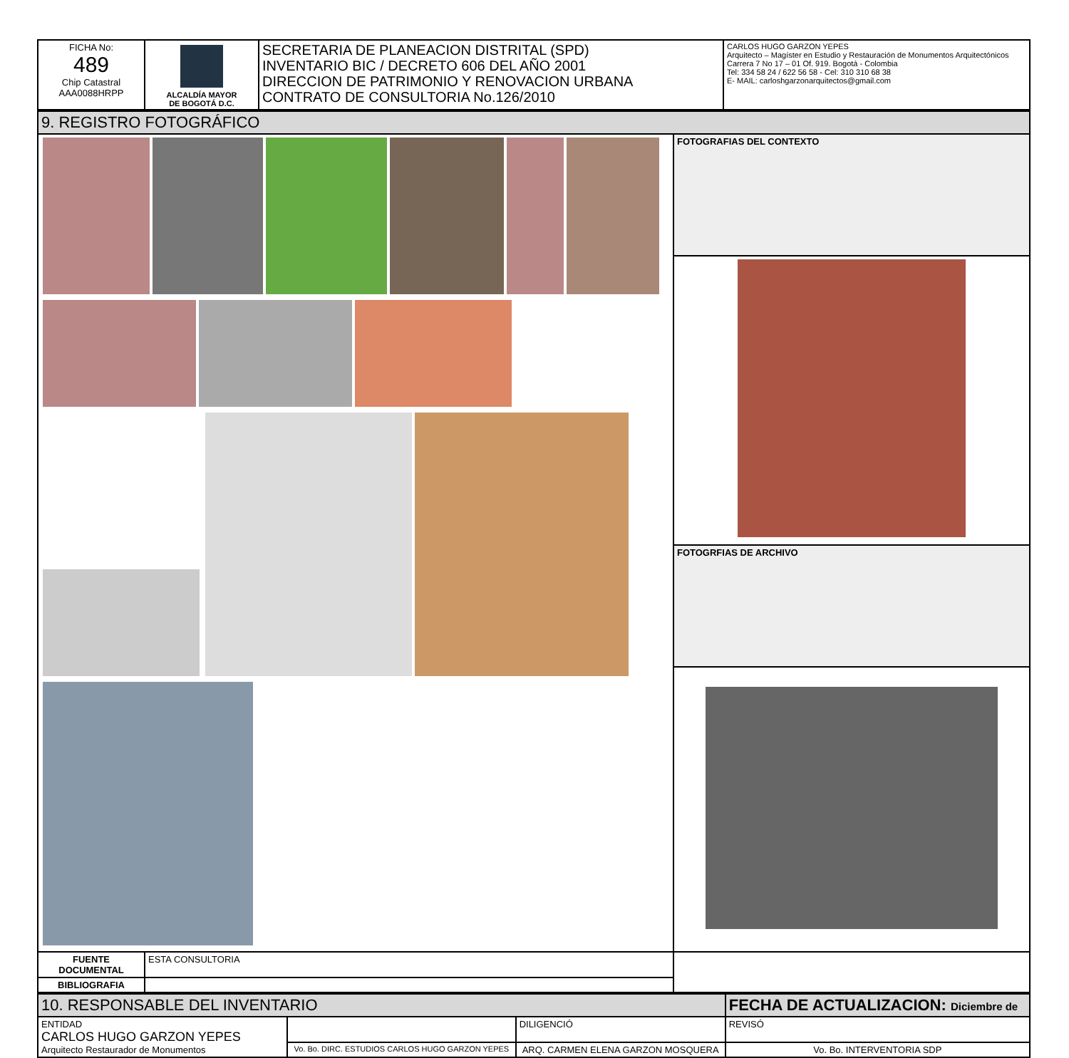| FICHA No: 489 Chip Catastral AAA0088HRPP | ALCALDÍA MAYOR DE BOGOTÁ D.C. | SECRETARIA DE PLANEACION DISTRITAL (SPD) INVENTARIO BIC / DECRETO 606 DEL AÑO 2001 DIRECCION DE PATRIMONIO Y RENOVACION URBANA CONTRATO DE CONSULTORIA No.126/2010 | CARLOS HUGO GARZON YEPES Arquitecto – Magíster en Estudio y Restauración de Monumentos Arquitectónicos Carrera 7 No 17 – 01 Of. 919. Bogotá - Colombia Tel: 334 58 24 / 622 56 58 - Cel: 310 310 68 38 E- MAIL: carloshgarzonarquitectos@gmail.com |
| 9. REGISTRO FOTOGRÁFICO | | |
| | | FOTOGRAFIAS DEL CONTEXTO |
| | | FOTOGRFIAS DE ARCHIVO |
| FUENTE DOCUMENTAL | ESTA CONSULTORIA | |
| BIBLIOGRAFIA | | |
| 10. RESPONSABLE DEL INVENTARIO | | | FECHA DE ACTUALIZACION: Diciembre de |
| ENTIDAD CARLOS HUGO GARZON YEPES Arquitecto Restaurador de Monumentos | | DILIGENCIÓ | REVISÓ |
| | Vo. Bo. DIRC. ESTUDIOS CARLOS HUGO GARZON YEPES | ARQ. CARMEN ELENA GARZON MOSQUERA | Vo. Bo. INTERVENTORIA SDP |